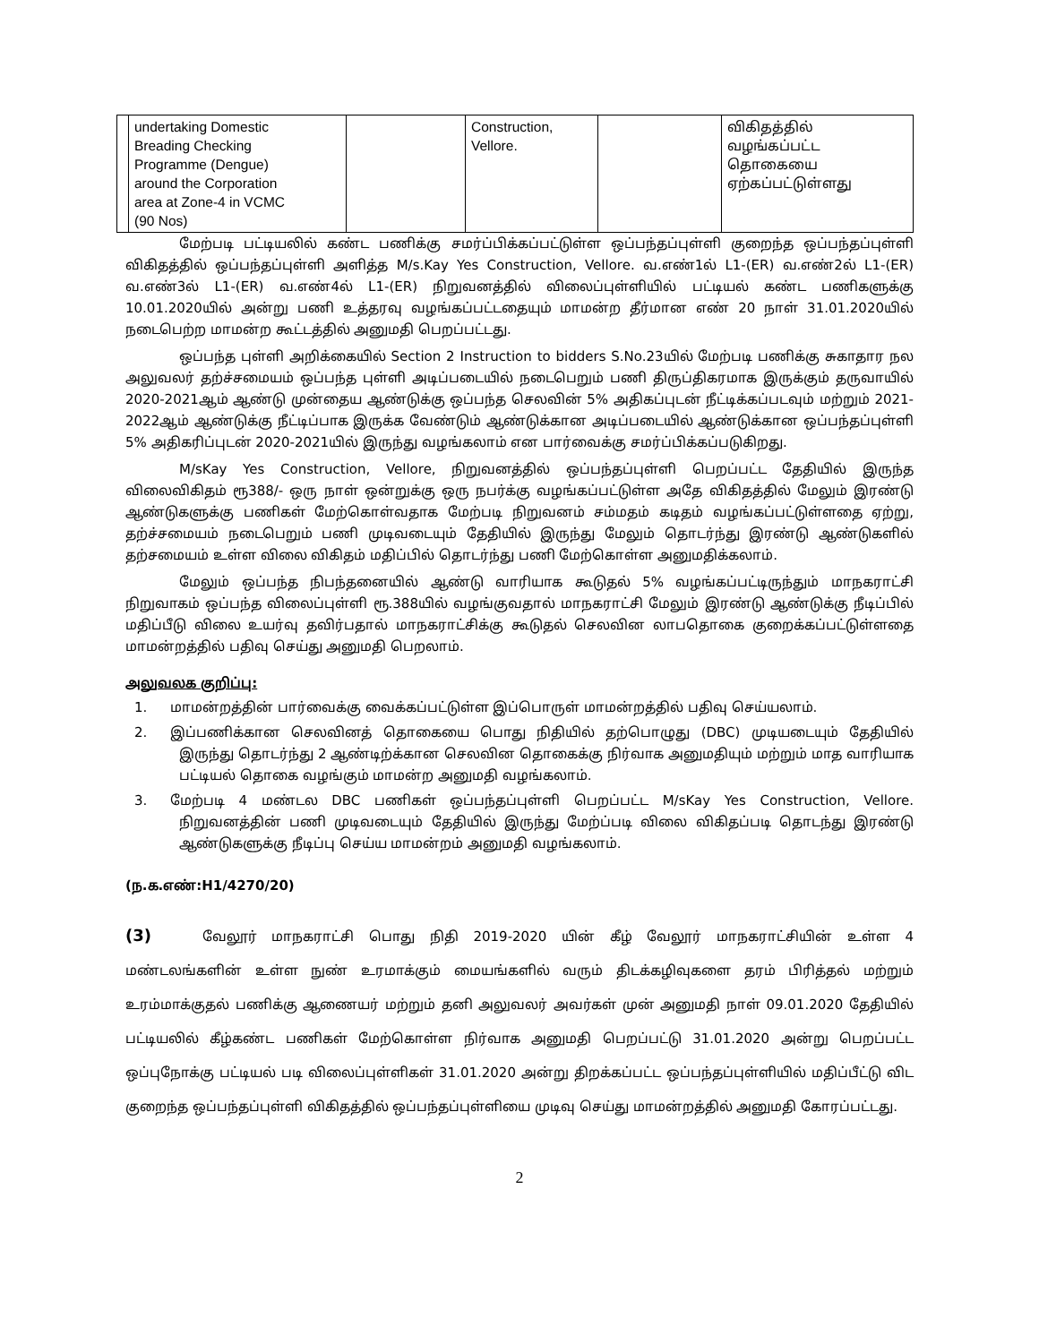| | undertaking Domestic Breading Checking Programme (Dengue) around the Corporation area at Zone-4 in VCMC (90 Nos) | | Construction, Vellore. | | விகிதத்தில் வழங்கப்பட்ட தொகையை ஏற்கப்பட்டுள்ளது |
மேற்படி பட்டியலில் கண்ட பணிக்கு சமர்ப்பிக்கப்பட்டுள்ள ஒப்பந்தப்புள்ளி குறைந்த ஒப்பந்தப்புள்ளி விகிதத்தில் ஒப்பந்தப்புள்ளி அளித்த M/s.Kay Yes Construction, Vellore. வ.எண்1ல் L1-(ER) வ.எண்2ல் L1-(ER) வ.எண்3ல் L1-(ER) வ.எண்4ல் L1-(ER) நிறுவனத்தில் விலைப்புள்ளியில் பட்டியல் கண்ட பணிகளுக்கு 10.01.2020யில் அன்று பணி உத்தரவு வழங்கப்பட்டதையும் மாமன்ற தீர்மான எண் 20 நாள் 31.01.2020யில் நடைபெற்ற மாமன்ற கூட்டத்தில் அனுமதி பெறப்பட்டது.
ஒப்பந்த புள்ளி அறிக்கையில் Section 2 Instruction to bidders S.No.23யில் மேற்படி பணிக்கு சுகாதார நல அலுவலர் தற்ச்சமையம் ஒப்பந்த புள்ளி அடிப்படையில் நடைபெறும் பணி திருப்திகரமாக இருக்கும் தருவாயில் 2020-2021ஆம் ஆண்டு முன்தைய ஆண்டுக்கு ஒப்பந்த செலவின் 5% அதிகப்புடன் நீட்டிக்கப்படவும் மற்றும் 2021-2022ஆம் ஆண்டுக்கு நீட்டிப்பாக இருக்க வேண்டும் ஆண்டுக்கான அடிப்படையில் ஆண்டுக்கான ஒப்பந்தப்புள்ளி 5% அதிகரிப்புடன் 2020-2021யில் இருந்து வழங்கலாம் என பார்வைக்கு சமர்ப்பிக்கப்படுகிறது.
M/sKay Yes Construction, Vellore, நிறுவனத்தில் ஒப்பந்தப்புள்ளி பெறப்பட்ட தேதியில் இருந்த விலைவிகிதம் ரூ388/- ஒரு நாள் ஒன்றுக்கு ஒரு நபர்க்கு வழங்கப்பட்டுள்ள அதே விகிதத்தில் மேலும் இரண்டு ஆண்டுகளுக்கு பணிகள் மேற்கொள்வதாக மேற்படி நிறுவனம் சம்மதம் கடிதம் வழங்கப்பட்டுள்ளதை ஏற்று, தற்ச்சமையம் நடைபெறும் பணி முடிவடையும் தேதியில் இருந்து மேலும் தொடர்ந்து இரண்டு ஆண்டுகளில் தற்சமையம் உள்ள விலை விகிதம் மதிப்பில் தொடர்ந்து பணி மேற்கொள்ள அனுமதிக்கலாம்.
மேலும் ஒப்பந்த நிபந்தனையில் ஆண்டு வாரியாக கூடுதல் 5% வழங்கப்பட்டிருந்தும் மாநகராட்சி நிறுவாகம் ஒப்பந்த விலைப்புள்ளி ரூ.388யில் வழங்குவதால் மாநகராட்சி மேலும் இரண்டு ஆண்டுக்கு நீடிப்பில் மதிப்பீடு விலை உயர்வு தவிர்பதால் மாநகராட்சிக்கு கூடுதல் செலவின லாபதொகை குறைக்கப்பட்டுள்ளதை மாமன்றத்தில் பதிவு செய்து அனுமதி பெறலாம்.
அலுவலக குறிப்பு:
1. மாமன்றத்தின் பார்வைக்கு வைக்கப்பட்டுள்ள இப்பொருள் மாமன்றத்தில் பதிவு செய்யலாம்.
2. இப்பணிக்கான செலவினத் தொகையை பொது நிதியில் தற்பொழுது (DBC) முடியடையும் தேதியில் இருந்து தொடர்ந்து 2 ஆண்டிற்க்கான செலவின தொகைக்கு நிர்வாக அனுமதியும் மற்றும் மாத வாரியாக பட்டியல் தொகை வழங்கும் மாமன்ற அனுமதி வழங்கலாம்.
3. மேற்படி 4 மண்டல DBC பணிகள் ஒப்பந்தப்புள்ளி பெறப்பட்ட M/sKay Yes Construction, Vellore. நிறுவனத்தின் பணி முடிவடையும் தேதியில் இருந்து மேற்ப்படி விலை விகிதப்படி தொடந்து இரண்டு ஆண்டுகளுக்கு நீடிப்பு செய்ய மாமன்றம் அனுமதி வழங்கலாம்.
(ந.க.எண்:H1/4270/20)
(3) வேலூர் மாநகராட்சி பொது நிதி 2019-2020 யின் கீழ் வேலூர் மாநகராட்சியின் உள்ள 4 மண்டலங்களின் உள்ள நுண் உரமாக்கும் மையங்களில் வரும் திடக்கழிவுகளை தரம் பிரித்தல் மற்றும் உரம்மாக்குதல் பணிக்கு ஆணையர் மற்றும் தனி அலுவலர் அவர்கள் முன் அனுமதி நாள் 09.01.2020 தேதியில் பட்டியலில் கீழ்கண்ட பணிகள் மேற்கொள்ள நிர்வாக அனுமதி பெறப்பட்டு 31.01.2020 அன்று பெறப்பட்ட ஒப்புநோக்கு பட்டியல் படி விலைப்புள்ளிகள் 31.01.2020 அன்று திறக்கப்பட்ட ஒப்பந்தப்புள்ளியில் மதிப்பீட்டு விட குறைந்த ஒப்பந்தப்புள்ளி விகிதத்தில் ஒப்பந்தப்புள்ளியை முடிவு செய்து மாமன்றத்தில் அனுமதி கோரப்பட்டது.
2